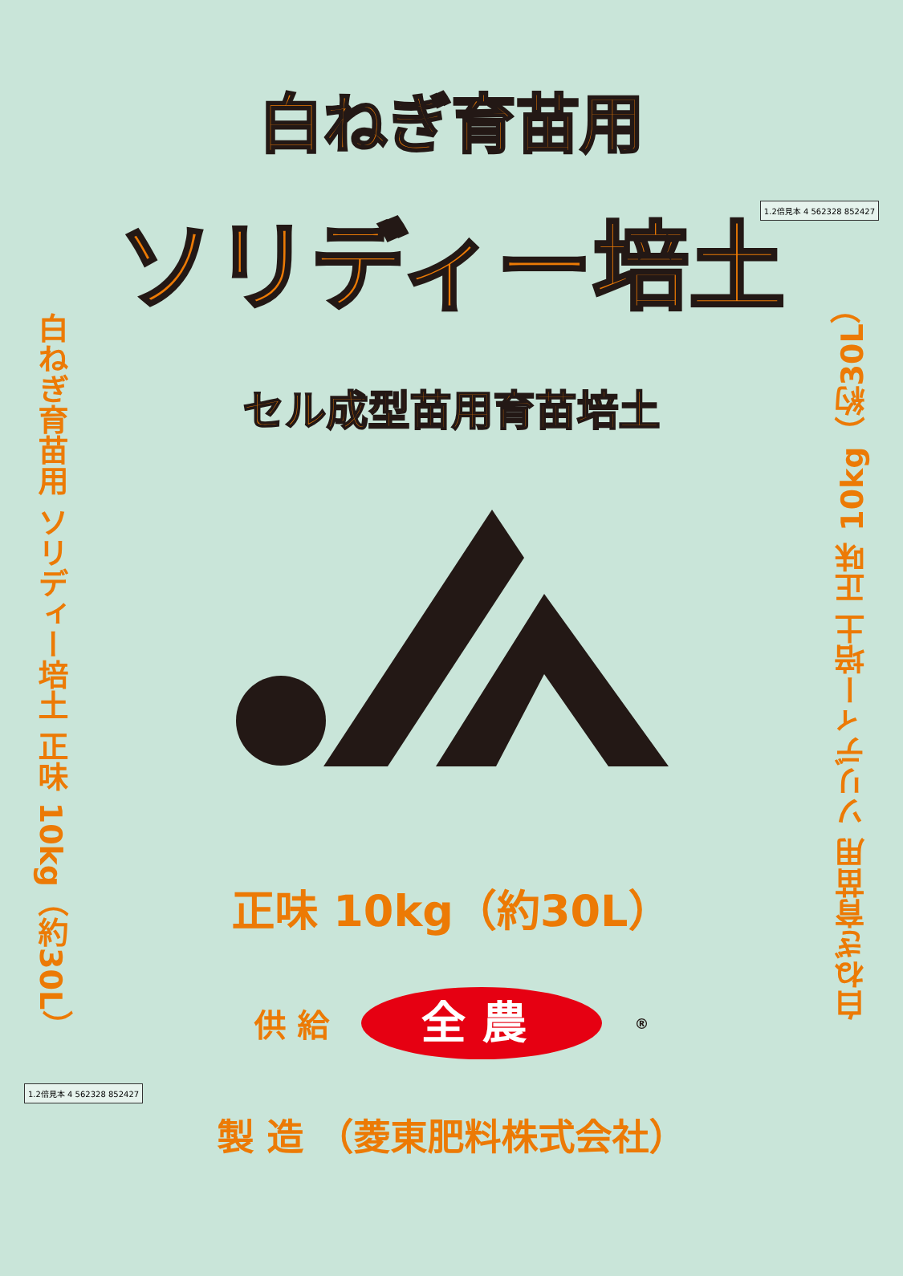白ねぎ育苗用 ソリディー培土 正味 10kg（約30L）
白ねぎ育苗用 ソリディー培土 正味 10kg（約30L）
1.2倍見本 4 562328 852427
1.2倍見本 4 562328 852427
白ねぎ育苗用
ソリディー培土
セル成型苗用育苗培土
正味 10kg（約30L）
供 給 全農 ®
製 造 （菱東肥料株式会社）